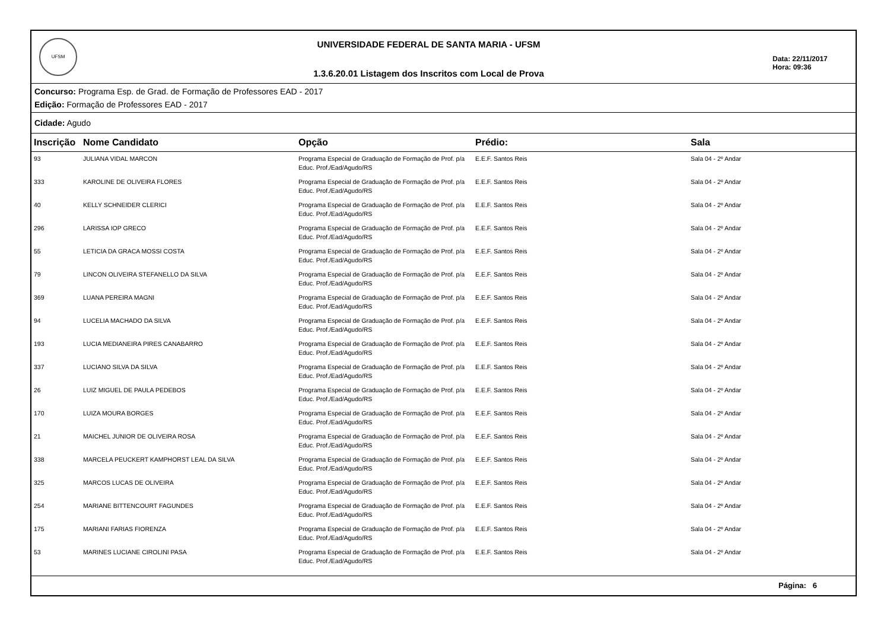UFSM
UNIVERSIDADE FEDERAL DE SANTA MARIA - UFSM
1.3.6.20.01 Listagem dos Inscritos com Local de Prova
Data: 22/11/2017
Hora: 09:36
Concurso: Programa Esp. de Grad. de Formação de Professores EAD - 2017
Edição: Formação de Professores EAD - 2017
Cidade: Agudo
| Inscrição | Nome Candidato | Opção | Prédio: | Sala |
| --- | --- | --- | --- | --- |
| 93 | JULIANA VIDAL MARCON | Programa Especial de Graduação de Formação de Prof. p/a Educ. Prof./Ead/Agudo/RS | E.E.F. Santos Reis | Sala 04 - 2º Andar |
| 333 | KAROLINE DE OLIVEIRA FLORES | Programa Especial de Graduação de Formação de Prof. p/a Educ. Prof./Ead/Agudo/RS | E.E.F. Santos Reis | Sala 04 - 2º Andar |
| 40 | KELLY SCHNEIDER CLERICI | Programa Especial de Graduação de Formação de Prof. p/a Educ. Prof./Ead/Agudo/RS | E.E.F. Santos Reis | Sala 04 - 2º Andar |
| 296 | LARISSA IOP GRECO | Programa Especial de Graduação de Formação de Prof. p/a Educ. Prof./Ead/Agudo/RS | E.E.F. Santos Reis | Sala 04 - 2º Andar |
| 55 | LETICIA DA GRACA MOSSI COSTA | Programa Especial de Graduação de Formação de Prof. p/a Educ. Prof./Ead/Agudo/RS | E.E.F. Santos Reis | Sala 04 - 2º Andar |
| 79 | LINCON OLIVEIRA STEFANELLO DA SILVA | Programa Especial de Graduação de Formação de Prof. p/a Educ. Prof./Ead/Agudo/RS | E.E.F. Santos Reis | Sala 04 - 2º Andar |
| 369 | LUANA PEREIRA MAGNI | Programa Especial de Graduação de Formação de Prof. p/a Educ. Prof./Ead/Agudo/RS | E.E.F. Santos Reis | Sala 04 - 2º Andar |
| 94 | LUCELIA MACHADO DA SILVA | Programa Especial de Graduação de Formação de Prof. p/a Educ. Prof./Ead/Agudo/RS | E.E.F. Santos Reis | Sala 04 - 2º Andar |
| 193 | LUCIA MEDIANEIRA PIRES CANABARRO | Programa Especial de Graduação de Formação de Prof. p/a Educ. Prof./Ead/Agudo/RS | E.E.F. Santos Reis | Sala 04 - 2º Andar |
| 337 | LUCIANO SILVA DA SILVA | Programa Especial de Graduação de Formação de Prof. p/a Educ. Prof./Ead/Agudo/RS | E.E.F. Santos Reis | Sala 04 - 2º Andar |
| 26 | LUIZ MIGUEL DE PAULA PEDEBOS | Programa Especial de Graduação de Formação de Prof. p/a Educ. Prof./Ead/Agudo/RS | E.E.F. Santos Reis | Sala 04 - 2º Andar |
| 170 | LUIZA MOURA BORGES | Programa Especial de Graduação de Formação de Prof. p/a Educ. Prof./Ead/Agudo/RS | E.E.F. Santos Reis | Sala 04 - 2º Andar |
| 21 | MAICHEL JUNIOR DE OLIVEIRA ROSA | Programa Especial de Graduação de Formação de Prof. p/a Educ. Prof./Ead/Agudo/RS | E.E.F. Santos Reis | Sala 04 - 2º Andar |
| 338 | MARCELA PEUCKERT KAMPHORST LEAL DA SILVA | Programa Especial de Graduação de Formação de Prof. p/a Educ. Prof./Ead/Agudo/RS | E.E.F. Santos Reis | Sala 04 - 2º Andar |
| 325 | MARCOS LUCAS DE OLIVEIRA | Programa Especial de Graduação de Formação de Prof. p/a Educ. Prof./Ead/Agudo/RS | E.E.F. Santos Reis | Sala 04 - 2º Andar |
| 254 | MARIANE BITTENCOURT FAGUNDES | Programa Especial de Graduação de Formação de Prof. p/a Educ. Prof./Ead/Agudo/RS | E.E.F. Santos Reis | Sala 04 - 2º Andar |
| 175 | MARIANI FARIAS FIORENZA | Programa Especial de Graduação de Formação de Prof. p/a Educ. Prof./Ead/Agudo/RS | E.E.F. Santos Reis | Sala 04 - 2º Andar |
| 53 | MARINES LUCIANE CIROLINI PASA | Programa Especial de Graduação de Formação de Prof. p/a Educ. Prof./Ead/Agudo/RS | E.E.F. Santos Reis | Sala 04 - 2º Andar |
Página: 6